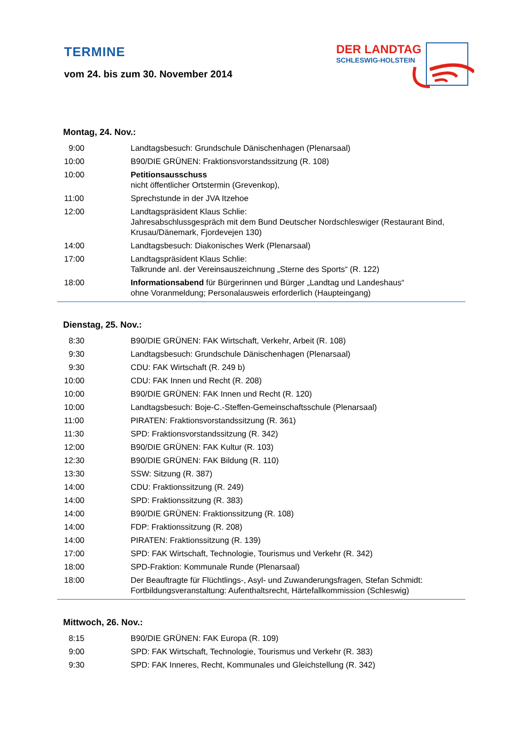TERMINE
vom 24. bis zum 30. November 2014
DER LANDTAG
SCHLESWIG-HOLSTEIN
Montag, 24. Nov.:
| 9:00 | Landtagsbesuch: Grundschule Dänischenhagen (Plenarsaal) |
| 10:00 | B90/DIE GRÜNEN: Fraktionsvorstandssitzung (R. 108) |
| 10:00 | Petitionsausschuss nicht öffentlicher Ortstermin (Grevenkop), |
| 11:00 | Sprechstunde in der JVA Itzehoe |
| 12:00 | Landtagspräsident Klaus Schlie: Jahresabschlussgespräch mit dem Bund Deutscher Nordschleswiger (Restaurant Bind, Krusau/Dänemark, Fjordevejen 130) |
| 14:00 | Landtagsbesuch: Diakonisches Werk (Plenarsaal) |
| 17:00 | Landtagspräsident Klaus Schlie: Talkrunde anl. der Vereinsauszeichnung „Sterne des Sports“ (R. 122) |
| 18:00 | Informationsabend für Bürgerinnen und Bürger „Landtag und Landeshaus“ ohne Voranmeldung; Personalausweis erforderlich (Haupteingang) |
Dienstag, 25. Nov.:
| 8:30 | B90/DIE GRÜNEN: FAK Wirtschaft, Verkehr, Arbeit (R. 108) |
| 9:30 | Landtagsbesuch: Grundschule Dänischenhagen (Plenarsaal) |
| 9:30 | CDU: FAK Wirtschaft (R. 249 b) |
| 10:00 | CDU: FAK Innen und Recht (R. 208) |
| 10:00 | B90/DIE GRÜNEN: FAK Innen und Recht (R. 120) |
| 10:00 | Landtagsbesuch: Boje-C.-Steffen-Gemeinschaftsschule (Plenarsaal) |
| 11:00 | PIRATEN: Fraktionsvorstandssitzung (R. 361) |
| 11:30 | SPD: Fraktionsvorstandssitzung (R. 342) |
| 12:00 | B90/DIE GRÜNEN: FAK Kultur (R. 103) |
| 12:30 | B90/DIE GRÜNEN: FAK Bildung (R. 110) |
| 13:30 | SSW: Sitzung (R. 387) |
| 14:00 | CDU: Fraktionssitzung (R. 249) |
| 14:00 | SPD: Fraktionssitzung (R. 383) |
| 14:00 | B90/DIE GRÜNEN: Fraktionssitzung (R. 108) |
| 14:00 | FDP: Fraktionssitzung (R. 208) |
| 14:00 | PIRATEN: Fraktionssitzung (R. 139) |
| 17:00 | SPD: FAK Wirtschaft, Technologie, Tourismus und Verkehr (R. 342) |
| 18:00 | SPD-Fraktion: Kommunale Runde (Plenarsaal) |
| 18:00 | Der Beauftragte für Flüchtlings-, Asyl- und Zuwanderungsfragen, Stefan Schmidt: Fortbildungsveranstaltung: Aufenthaltsrecht, Härtefallkommission (Schleswig) |
Mittwoch, 26. Nov.:
| 8:15 | B90/DIE GRÜNEN: FAK Europa (R. 109) |
| 9:00 | SPD: FAK Wirtschaft, Technologie, Tourismus und Verkehr (R. 383) |
| 9:30 | SPD: FAK Inneres, Recht, Kommunales und Gleichstellung (R. 342) |